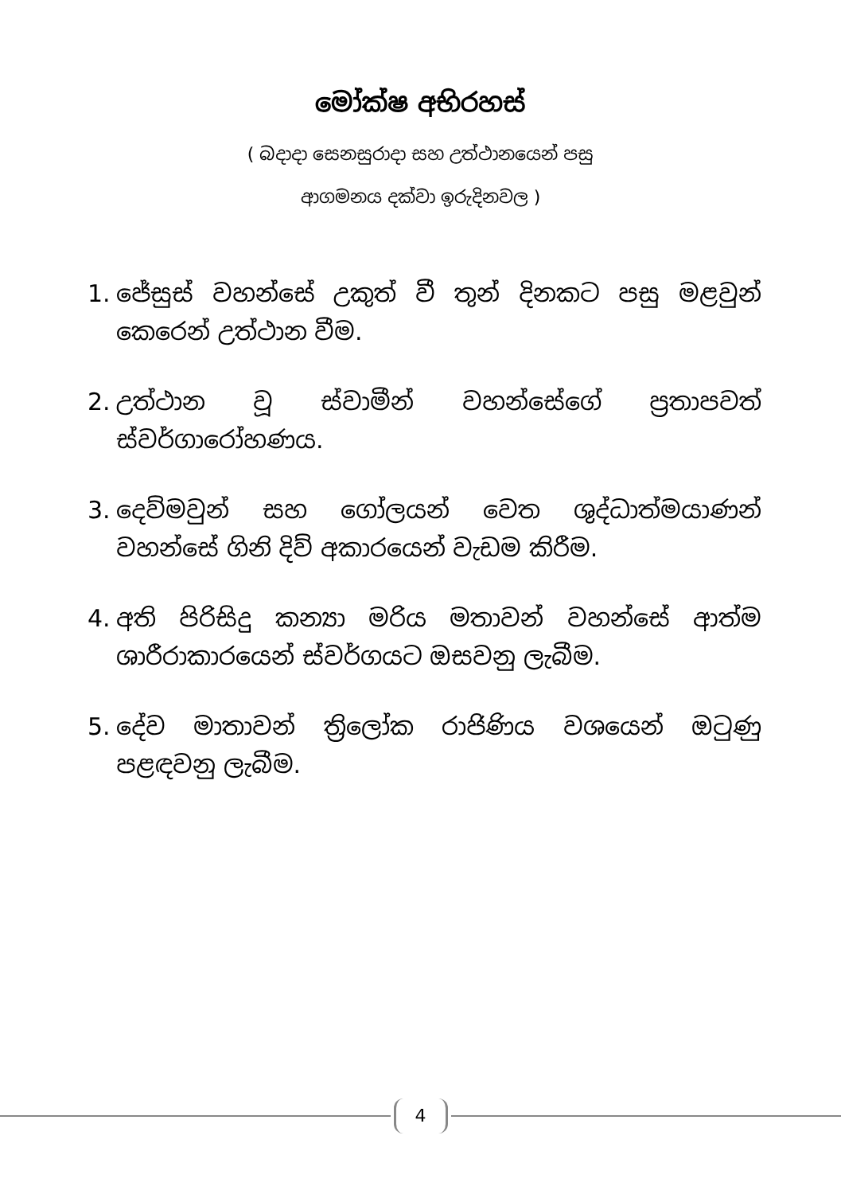මෝක්ෂ අභිරහස්
( බදාදා සෙනසුරාදා සහ උත්ථානයෙන් පසු
ආගමනය දක්වා ඉරුදිනවල )
1. ජේසුස් වහන්සේ උකුත් වී තුන් දිනකට පසු මළවුන් කෙරෙන් උත්ථාන වීම.
2. උත්ථාන වූ ස්වාමීන් වහන්සේගේ ප්‍රතාපවත් ස්වර්ගාරෝහණය.
3. දෙව්මවුන් සහ ගෝලයන් වෙත ශුද්ධාත්මයාණන් වහන්සේ ගිනි දිව් අකාරයෙන් වැඩම කිරීම.
4. අති පිරිසිදු කන්‍යා මරිය මතාවන් වහන්සේ ආත්ම ශාරීරාකාරයෙන් ස්වර්ගයට ඔසවනු ලැබීම.
5. දේව මාතාවන් ත්‍රිලෝක රාජිණිය වශයෙන් ඔටුණු පළඳවනු ලැබීම.
4